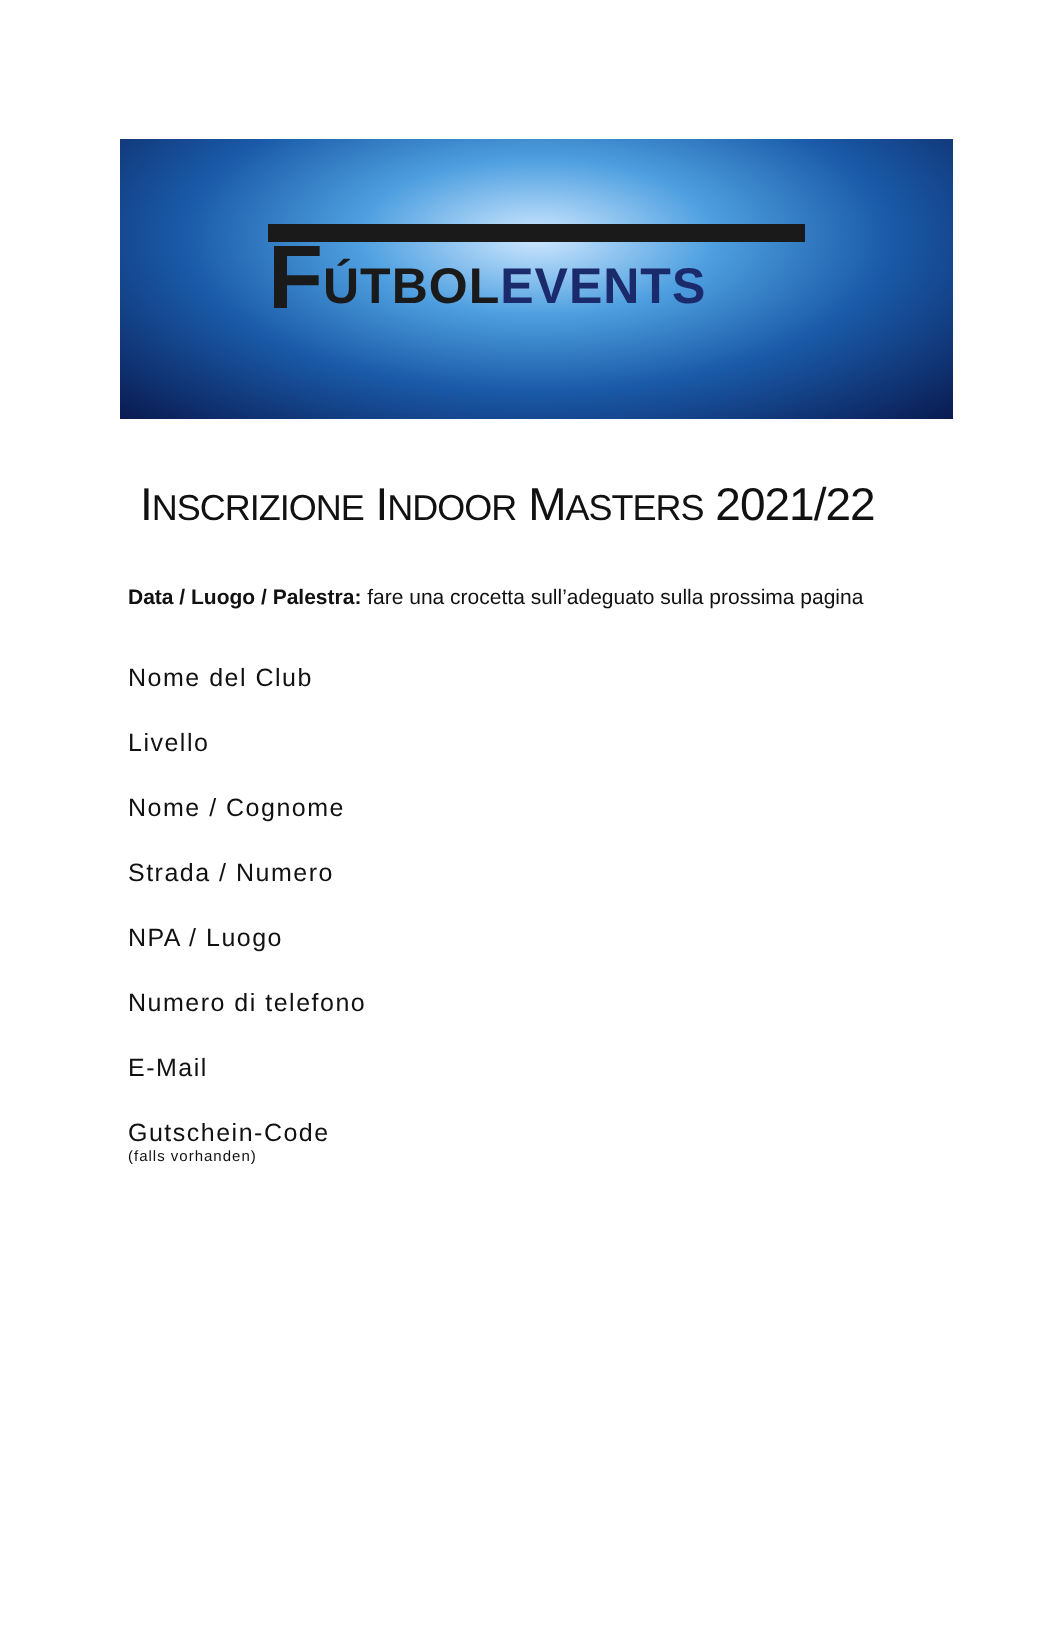F ÚTBOL EVENTS
INSCRIZIONE INDOOR MASTERS 2021/22
Data / Luogo / Palestra: fare una crocetta sull’adeguato sulla prossima pagina
Nome del Club
Livello
Nome / Cognome
Strada / Numero
NPA / Luogo
Numero di telefono
E-Mail
Gutschein-Code
(falls vorhanden)